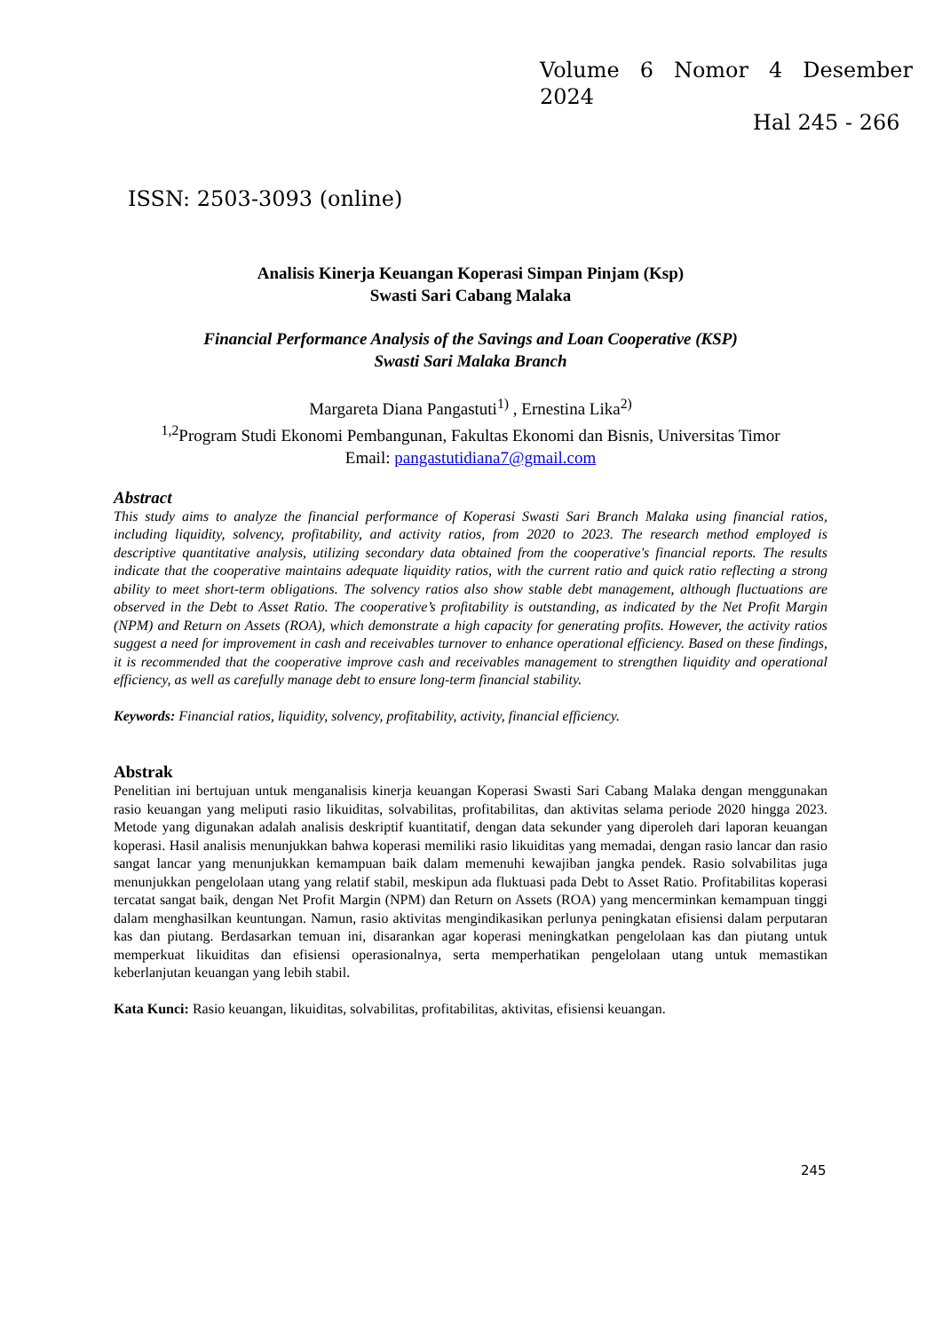Volume 6 Nomor 4 Desember
2024
Hal 245 - 266
ISSN: 2503-3093 (online)
Analisis Kinerja Keuangan Koperasi Simpan Pinjam (Ksp)
Swasti Sari Cabang Malaka
Financial Performance Analysis of the Savings and Loan Cooperative (KSP)
Swasti Sari Malaka Branch
Margareta Diana Pangastuti<sup>1)</sup> , Ernestina Lika<sup>2)</sup>
<sup>1,2</sup>Program Studi Ekonomi Pembangunan, Fakultas Ekonomi dan Bisnis, Universitas Timor
Email: pangastutidiana7@gmail.com
Abstract
This study aims to analyze the financial performance of Koperasi Swasti Sari Branch Malaka using financial ratios, including liquidity, solvency, profitability, and activity ratios, from 2020 to 2023. The research method employed is descriptive quantitative analysis, utilizing secondary data obtained from the cooperative's financial reports. The results indicate that the cooperative maintains adequate liquidity ratios, with the current ratio and quick ratio reflecting a strong ability to meet short-term obligations. The solvency ratios also show stable debt management, although fluctuations are observed in the Debt to Asset Ratio. The cooperative’s profitability is outstanding, as indicated by the Net Profit Margin (NPM) and Return on Assets (ROA), which demonstrate a high capacity for generating profits. However, the activity ratios suggest a need for improvement in cash and receivables turnover to enhance operational efficiency. Based on these findings, it is recommended that the cooperative improve cash and receivables management to strengthen liquidity and operational efficiency, as well as carefully manage debt to ensure long-term financial stability.
Keywords: Financial ratios, liquidity, solvency, profitability, activity, financial efficiency.
Abstrak
Penelitian ini bertujuan untuk menganalisis kinerja keuangan Koperasi Swasti Sari Cabang Malaka dengan menggunakan rasio keuangan yang meliputi rasio likuiditas, solvabilitas, profitabilitas, dan aktivitas selama periode 2020 hingga 2023. Metode yang digunakan adalah analisis deskriptif kuantitatif, dengan data sekunder yang diperoleh dari laporan keuangan koperasi. Hasil analisis menunjukkan bahwa koperasi memiliki rasio likuiditas yang memadai, dengan rasio lancar dan rasio sangat lancar yang menunjukkan kemampuan baik dalam memenuhi kewajiban jangka pendek. Rasio solvabilitas juga menunjukkan pengelolaan utang yang relatif stabil, meskipun ada fluktuasi pada Debt to Asset Ratio. Profitabilitas koperasi tercatat sangat baik, dengan Net Profit Margin (NPM) dan Return on Assets (ROA) yang mencerminkan kemampuan tinggi dalam menghasilkan keuntungan. Namun, rasio aktivitas mengindikasikan perlunya peningkatan efisiensi dalam perputaran kas dan piutang. Berdasarkan temuan ini, disarankan agar koperasi meningkatkan pengelolaan kas dan piutang untuk memperkuat likuiditas dan efisiensi operasionalnya, serta memperhatikan pengelolaan utang untuk memastikan keberlanjutan keuangan yang lebih stabil.
Kata Kunci: Rasio keuangan, likuiditas, solvabilitas, profitabilitas, aktivitas, efisiensi keuangan.
245